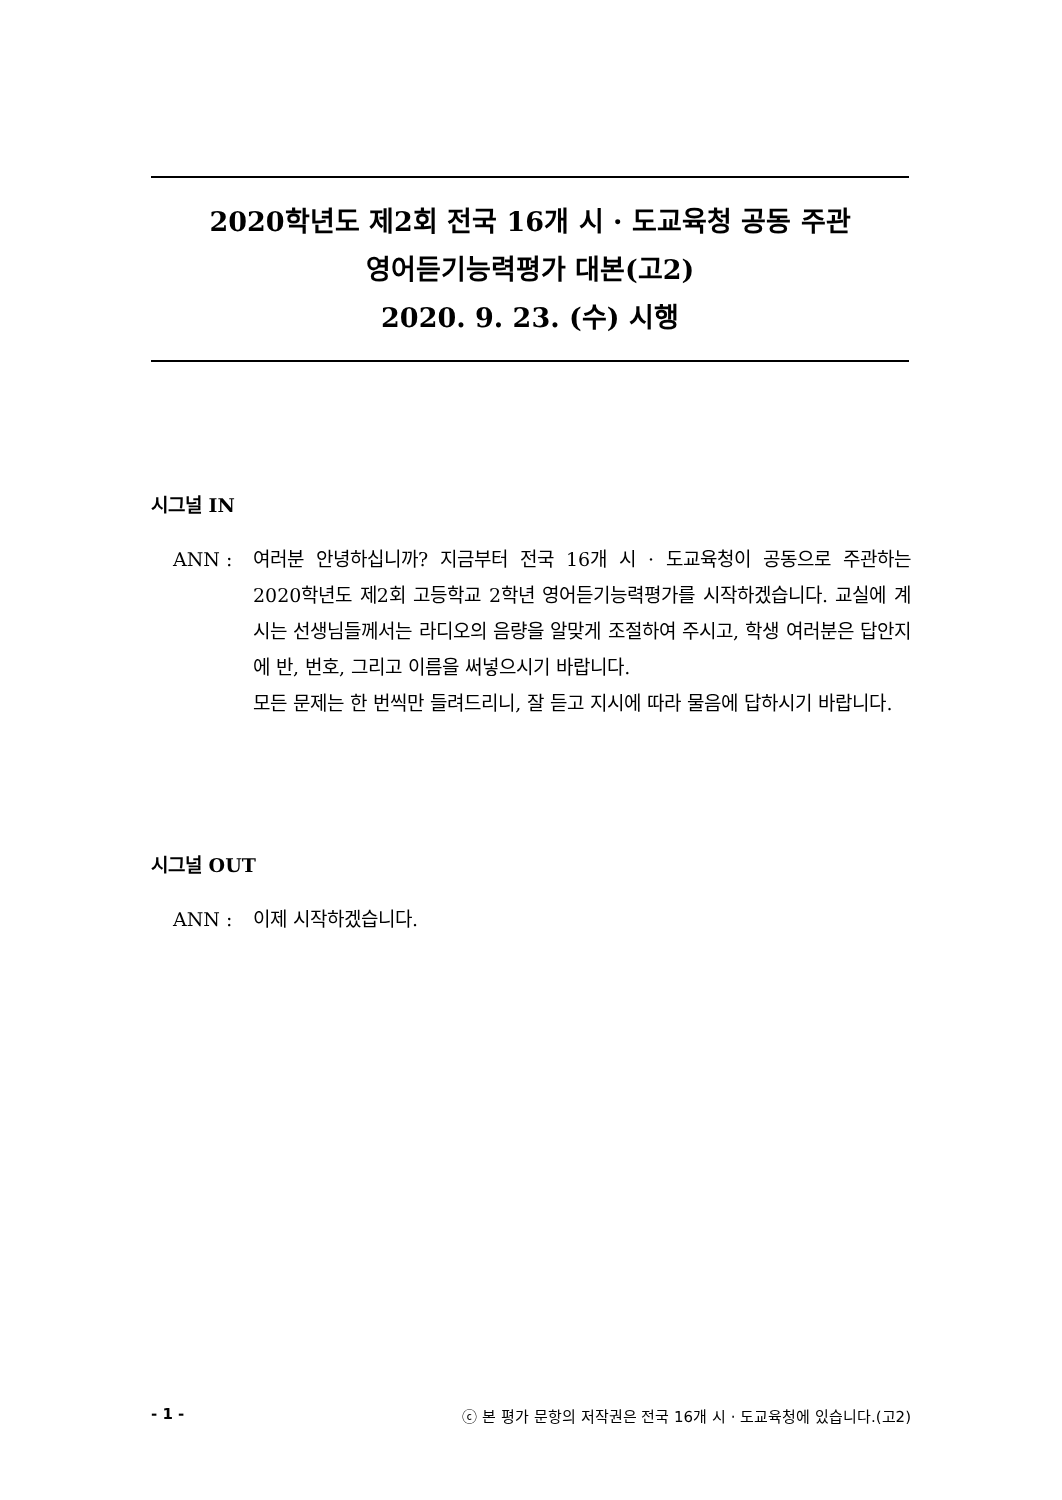2020학년도 제2회 전국 16개 시 · 도교육청 공동 주관
영어듣기능력평가 대본(고2)
2020. 9. 23. (수) 시행
시그널 IN
ANN : 여러분 안녕하십니까? 지금부터 전국 16개 시 · 도교육청이 공동으로 주관하는 2020학년도 제2회 고등학교 2학년 영어듣기능력평가를 시작하겠습니다. 교실에 계시는 선생님들께서는 라디오의 음량을 알맞게 조절하여 주시고, 학생 여러분은 답안지에 반, 번호, 그리고 이름을 써넣으시기 바랍니다.
모든 문제는 한 번씩만 들려드리니, 잘 듣고 지시에 따라 물음에 답하시기 바랍니다.
시그널 OUT
ANN : 이제 시작하겠습니다.
- 1 - ⓒ 본 평가 문항의 저작권은 전국 16개 시 · 도교육청에 있습니다.(고2)